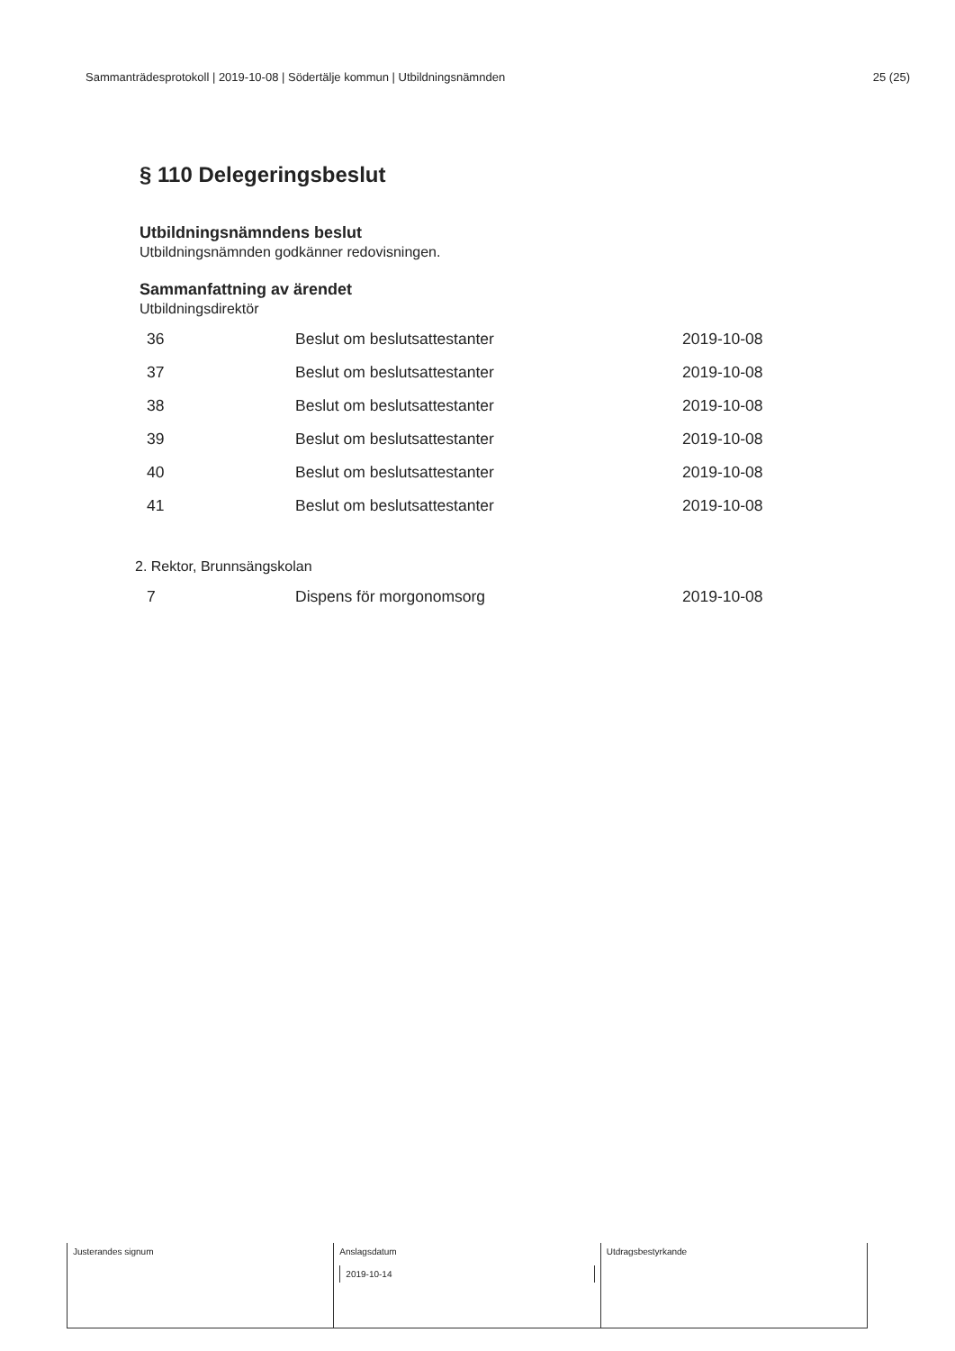Sammanträdesprotokoll | 2019-10-08 | Södertälje kommun | Utbildningsnämnden 25 (25)
§ 110 Delegeringsbeslut
Utbildningsnämndens beslut
Utbildningsnämnden godkänner redovisningen.
Sammanfattning av ärendet
Utbildningsdirektör
| 36 | Beslut om beslutsattestanter | 2019-10-08 |
| 37 | Beslut om beslutsattestanter | 2019-10-08 |
| 38 | Beslut om beslutsattestanter | 2019-10-08 |
| 39 | Beslut om beslutsattestanter | 2019-10-08 |
| 40 | Beslut om beslutsattestanter | 2019-10-08 |
| 41 | Beslut om beslutsattestanter | 2019-10-08 |
2. Rektor, Brunnsängskolan
| 7 | Dispens för morgonomsorg | 2019-10-08 |
Justerandes signum Anslagsdatum
2019-10-14
Utdragsbestyrkande